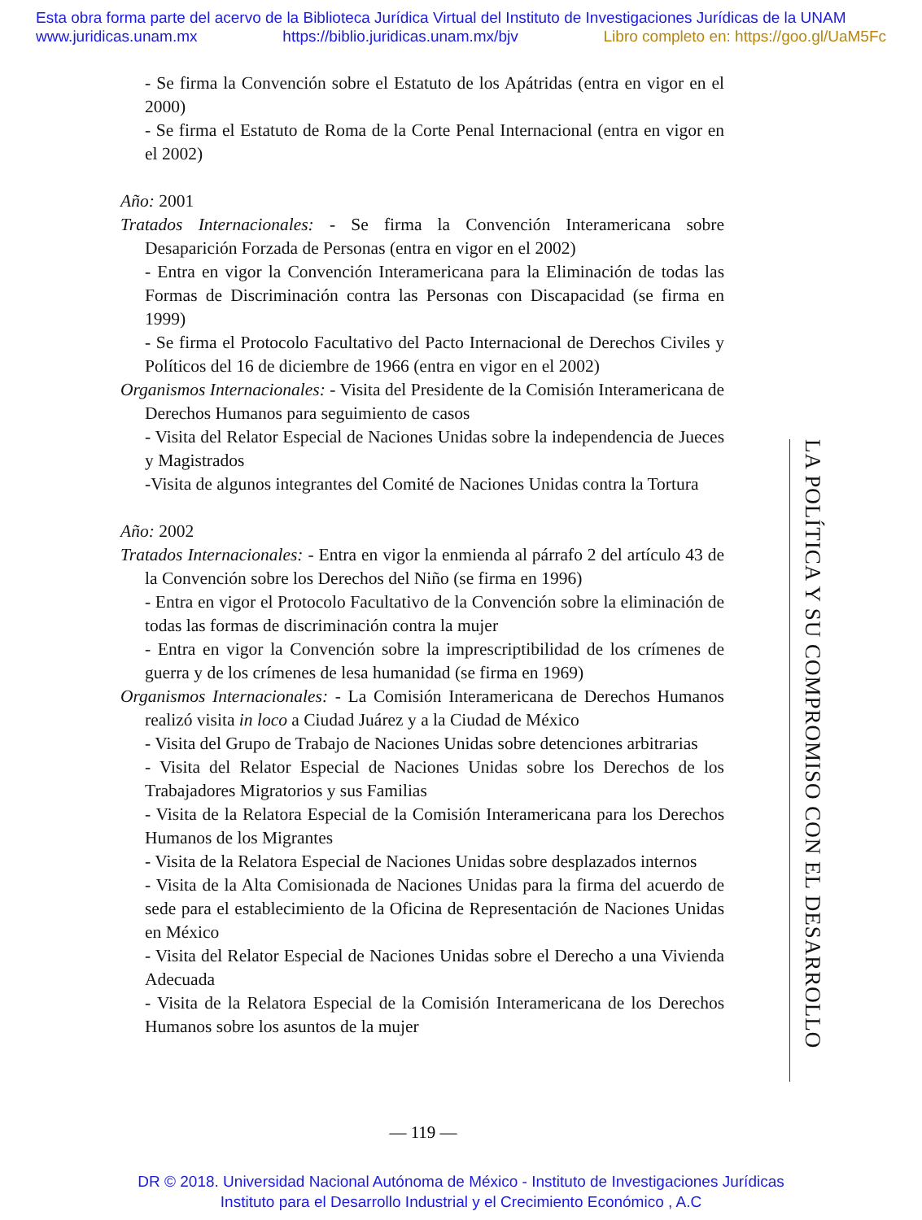Esta obra forma parte del acervo de la Biblioteca Jurídica Virtual del Instituto de Investigaciones Jurídicas de la UNAM
www.juridicas.unam.mx https://biblio.juridicas.unam.mx/bjv Libro completo en: https://goo.gl/UaM5Fc
- Se firma la Convención sobre el Estatuto de los Apátridas (entra en vigor en el 2000)
- Se firma el Estatuto de Roma de la Corte Penal Internacional (entra en vigor en el 2002)
Año: 2001
Tratados Internacionales: - Se firma la Convención Interamericana sobre Desaparición Forzada de Personas (entra en vigor en el 2002)
- Entra en vigor la Convención Interamericana para la Eliminación de todas las Formas de Discriminación contra las Personas con Discapacidad (se firma en 1999)
- Se firma el Protocolo Facultativo del Pacto Internacional de Derechos Civiles y Políticos del 16 de diciembre de 1966 (entra en vigor en el 2002)
Organismos Internacionales: - Visita del Presidente de la Comisión Interamericana de Derechos Humanos para seguimiento de casos
- Visita del Relator Especial de Naciones Unidas sobre la independencia de Jueces y Magistrados
-Visita de algunos integrantes del Comité de Naciones Unidas contra la Tortura
Año: 2002
Tratados Internacionales: - Entra en vigor la enmienda al párrafo 2 del artículo 43 de la Convención sobre los Derechos del Niño (se firma en 1996)
- Entra en vigor el Protocolo Facultativo de la Convención sobre la eliminación de todas las formas de discriminación contra la mujer
- Entra en vigor la Convención sobre la imprescriptibilidad de los crímenes de guerra y de los crímenes de lesa humanidad (se firma en 1969)
Organismos Internacionales: - La Comisión Interamericana de Derechos Humanos realizó visita in loco a Ciudad Juárez y a la Ciudad de México
- Visita del Grupo de Trabajo de Naciones Unidas sobre detenciones arbitrarias
- Visita del Relator Especial de Naciones Unidas sobre los Derechos de los Trabajadores Migratorios y sus Familias
- Visita de la Relatora Especial de la Comisión Interamericana para los Derechos Humanos de los Migrantes
- Visita de la Relatora Especial de Naciones Unidas sobre desplazados internos
- Visita de la Alta Comisionada de Naciones Unidas para la firma del acuerdo de sede para el establecimiento de la Oficina de Representación de Naciones Unidas en México
- Visita del Relator Especial de Naciones Unidas sobre el Derecho a una Vivienda Adecuada
- Visita de la Relatora Especial de la Comisión Interamericana de los Derechos Humanos sobre los asuntos de la mujer
LA POLÍTICA Y SU COMPROMISO CON EL DESARROLLO
— 119 —
DR © 2018. Universidad Nacional Autónoma de México - Instituto de Investigaciones Jurídicas
Instituto para el Desarrollo Industrial y el Crecimiento Económico , A.C